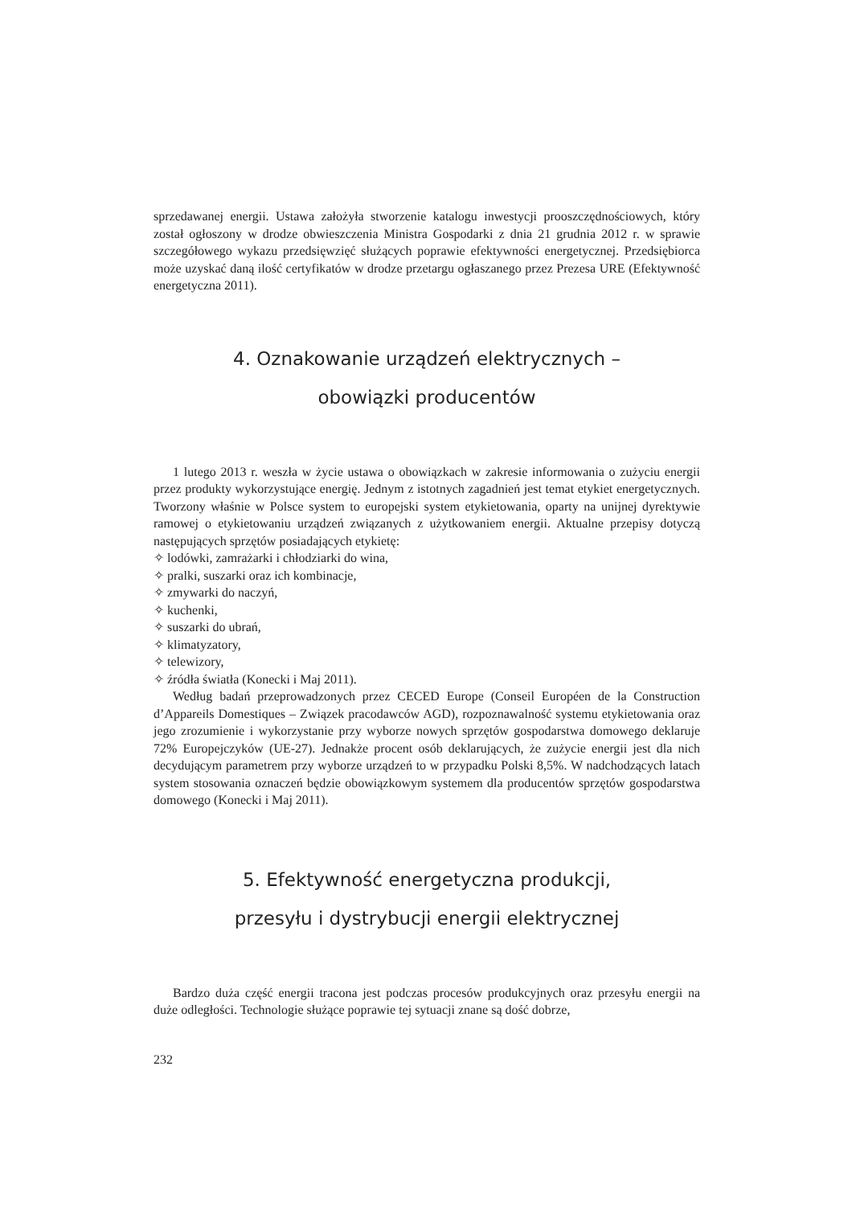sprzedawanej energii. Ustawa założyła stworzenie katalogu inwestycji prooszczędnościowych, który został ogłoszony w drodze obwieszczenia Ministra Gospodarki z dnia 21 grudnia 2012 r. w sprawie szczegółowego wykazu przedsięwzięć służących poprawie efektywności energetycznej. Przedsiębiorca może uzyskać daną ilość certyfikatów w drodze przetargu ogłaszanego przez Prezesa URE (Efektywność energetyczna 2011).
4. Oznakowanie urządzeń elektrycznych –
obowiązki producentów
1 lutego 2013 r. weszła w życie ustawa o obowiązkach w zakresie informowania o zużyciu energii przez produkty wykorzystujące energię. Jednym z istotnych zagadnień jest temat etykiet energetycznych. Tworzony właśnie w Polsce system to europejski system etykietowania, oparty na unijnej dyrektywie ramowej o etykietowaniu urządzeń związanych z użytkowaniem energii. Aktualne przepisy dotyczą następujących sprzętów posiadających etykietę:
✧ lodówki, zamrażarki i chłodziarki do wina,
✧ pralki, suszarki oraz ich kombinacje,
✧ zmywarki do naczyń,
✧ kuchenki,
✧ suszarki do ubrań,
✧ klimatyzatory,
✧ telewizory,
✧ źródła światła (Konecki i Maj 2011).
Według badań przeprowadzonych przez CECED Europe (Conseil Européen de la Construction d’Appareils Domestiques – Związek pracodawców AGD), rozpoznawalność systemu etykietowania oraz jego zrozumienie i wykorzystanie przy wyborze nowych sprzętów gospodarstwa domowego deklaruje 72% Europejczyków (UE-27). Jednakże procent osób deklarujących, że zużycie energii jest dla nich decydującym parametrem przy wyborze urządzeń to w przypadku Polski 8,5%. W nadchodzących latach system stosowania oznaczeń będzie obowiązkowym systemem dla producentów sprzętów gospodarstwa domowego (Konecki i Maj 2011).
5. Efektywność energetyczna produkcji,
przesyłu i dystrybucji energii elektrycznej
Bardzo duża część energii tracona jest podczas procesów produkcyjnych oraz przesyłu energii na duże odległości. Technologie służące poprawie tej sytuacji znane są dość dobrze,
232